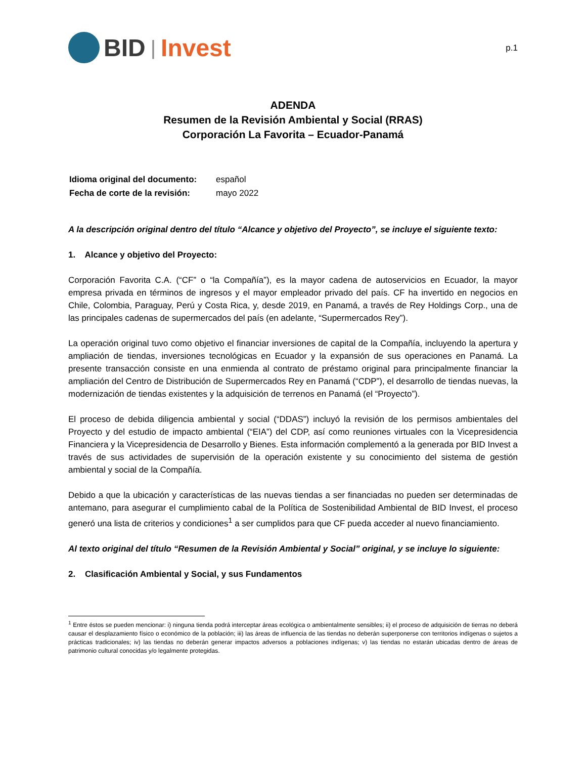BID | Invest
p.1
ADENDA
Resumen de la Revisión Ambiental y Social (RRAS)
Corporación La Favorita – Ecuador-Panamá
| Idioma original del documento: | español |
| Fecha de corte de la revisión: | mayo 2022 |
A la descripción original dentro del título “Alcance y objetivo del Proyecto”, se incluye el siguiente texto:
1. Alcance y objetivo del Proyecto:
Corporación Favorita C.A. (“CF” o “la Compañía”), es la mayor cadena de autoservicios en Ecuador, la mayor empresa privada en términos de ingresos y el mayor empleador privado del país. CF ha invertido en negocios en Chile, Colombia, Paraguay, Perú y Costa Rica, y, desde 2019, en Panamá, a través de Rey Holdings Corp., una de las principales cadenas de supermercados del país (en adelante, “Supermercados Rey”).
La operación original tuvo como objetivo el financiar inversiones de capital de la Compañía, incluyendo la apertura y ampliación de tiendas, inversiones tecnológicas en Ecuador y la expansión de sus operaciones en Panamá. La presente transacción consiste en una enmienda al contrato de préstamo original para principalmente financiar la ampliación del Centro de Distribución de Supermercados Rey en Panamá (“CDP”), el desarrollo de tiendas nuevas, la modernización de tiendas existentes y la adquisición de terrenos en Panamá (el “Proyecto”).
El proceso de debida diligencia ambiental y social (“DDAS”) incluyó la revisión de los permisos ambientales del Proyecto y del estudio de impacto ambiental (“EIA”) del CDP, así como reuniones virtuales con la Vicepresidencia Financiera y la Vicepresidencia de Desarrollo y Bienes. Esta información complementó a la generada por BID Invest a través de sus actividades de supervisión de la operación existente y su conocimiento del sistema de gestión ambiental y social de la Compañía.
Debido a que la ubicación y características de las nuevas tiendas a ser financiadas no pueden ser determinadas de antemano, para asegurar el cumplimiento cabal de la Política de Sostenibilidad Ambiental de BID Invest, el proceso generó una lista de criterios y condiciones<sup>1</sup> a ser cumplidos para que CF pueda acceder al nuevo financiamiento.
Al texto original del título “Resumen de la Revisión Ambiental y Social” original, y se incluye lo siguiente:
2. Clasificación Ambiental y Social, y sus Fundamentos
<sup>1</sup> Entre éstos se pueden mencionar: i) ninguna tienda podrá interceptar áreas ecológica o ambientalmente sensibles; ii) el proceso de adquisición de tierras no deberá causar el desplazamiento físico o económico de la población; iii) las áreas de influencia de las tiendas no deberán superponerse con territorios indígenas o sujetos a prácticas tradicionales; iv) las tiendas no deberán generar impactos adversos a poblaciones indígenas; v) las tiendas no estarán ubicadas dentro de áreas de patrimonio cultural conocidas y/o legalmente protegidas.